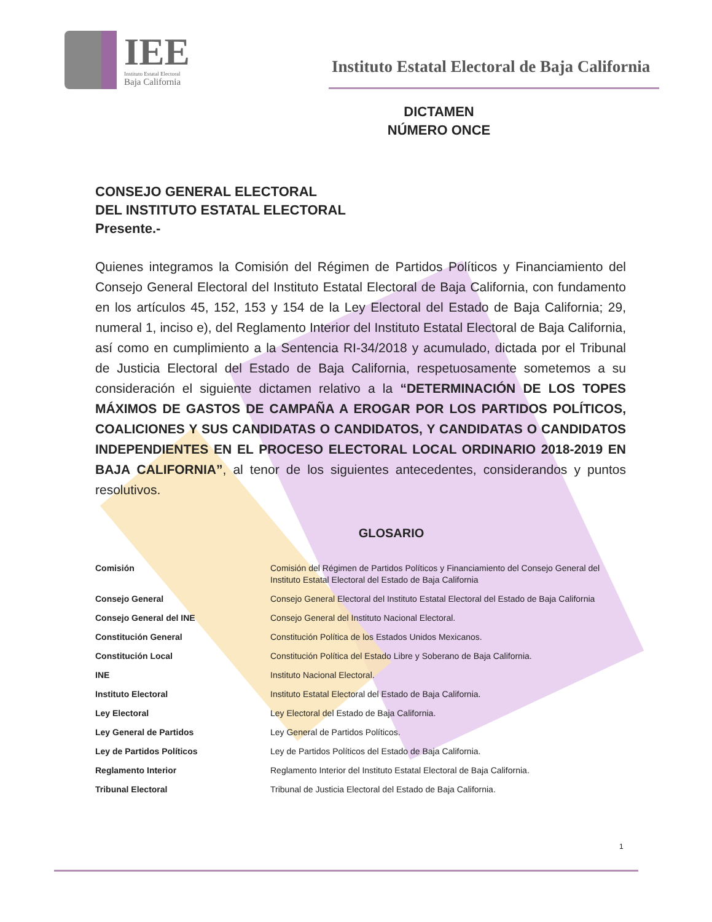IEE
Instituto Estatal Electoral
Baja California
Instituto Estatal Electoral de Baja California
DICTAMEN
NÚMERO ONCE
CONSEJO GENERAL ELECTORAL
DEL INSTITUTO ESTATAL ELECTORAL
Presente.-
Quienes integramos la Comisión del Régimen de Partidos Políticos y Financiamiento del Consejo General Electoral del Instituto Estatal Electoral de Baja California, con fundamento en los artículos 45, 152, 153 y 154 de la Ley Electoral del Estado de Baja California; 29, numeral 1, inciso e), del Reglamento Interior del Instituto Estatal Electoral de Baja California, así como en cumplimiento a la Sentencia RI-34/2018 y acumulado, dictada por el Tribunal de Justicia Electoral del Estado de Baja California, respetuosamente sometemos a su consideración el siguiente dictamen relativo a la “DETERMINACIÓN DE LOS TOPES MÁXIMOS DE GASTOS DE CAMPAÑA A EROGAR POR LOS PARTIDOS POLÍTICOS, COALICIONES Y SUS CANDIDATAS O CANDIDATOS, Y CANDIDATAS O CANDIDATOS INDEPENDIENTES EN EL PROCESO ELECTORAL LOCAL ORDINARIO 2018-2019 EN BAJA CALIFORNIA”, al tenor de los siguientes antecedentes, considerandos y puntos resolutivos.
GLOSARIO
| Comisión | Comisión del Régimen de Partidos Políticos y Financiamiento del Consejo General del Instituto Estatal Electoral del Estado de Baja California |
| Consejo General | Consejo General Electoral del Instituto Estatal Electoral del Estado de Baja California |
| Consejo General del INE | Consejo General del Instituto Nacional Electoral. |
| Constitución General | Constitución Política de los Estados Unidos Mexicanos. |
| Constitución Local | Constitución Política del Estado Libre y Soberano de Baja California. |
| INE | Instituto Nacional Electoral. |
| Instituto Electoral | Instituto Estatal Electoral del Estado de Baja California. |
| Ley Electoral | Ley Electoral del Estado de Baja California. |
| Ley General de Partidos | Ley General de Partidos Políticos. |
| Ley de Partidos Políticos | Ley de Partidos Políticos del Estado de Baja California. |
| Reglamento Interior | Reglamento Interior del Instituto Estatal Electoral de Baja California. |
| Tribunal Electoral | Tribunal de Justicia Electoral del Estado de Baja California. |
1